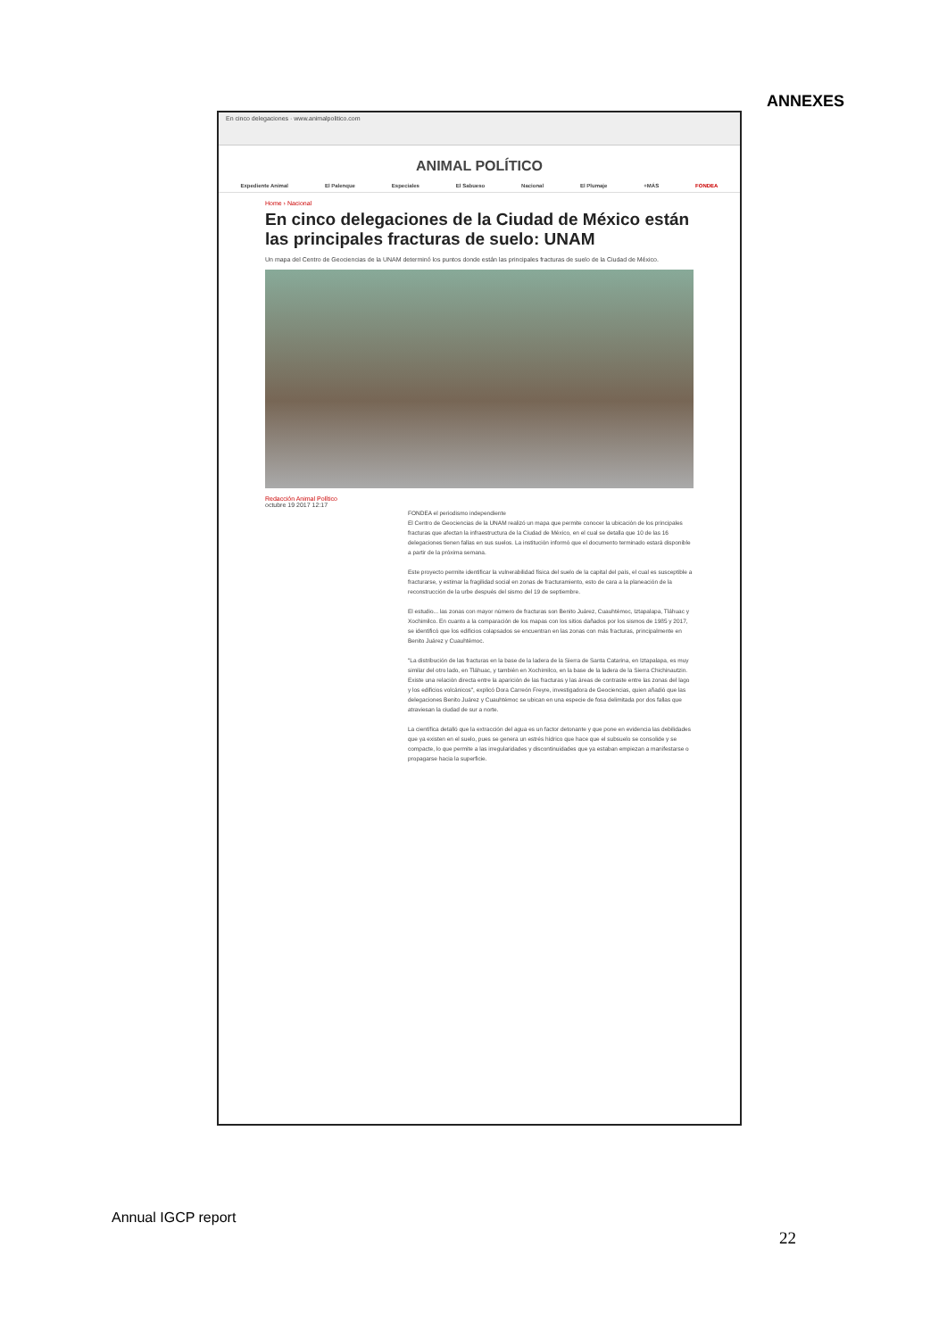ANNEXES
En cinco delegaciones · www.animalpolitico.com
ANIMAL POLÍTICO
Expediente Animal El Palenque Especiales El Sabueso Nacional El Plumaje +MÁS FONDEA
Home › Nacional
En cinco delegaciones de la Ciudad de México están las principales fracturas de suelo: UNAM
Un mapa del Centro de Geociencias de la UNAM determinó los puntos donde están las principales fracturas de suelo de la Ciudad de México.
Redacción Animal Político
octubre 19 2017 12:17
FONDEA el periodismo independiente
El Centro de Geociencias de la UNAM realizó un mapa que permite conocer la ubicación de los principales fracturas que afectan la infraestructura de la Ciudad de México, en el cual se detalla que 10 de las 16 delegaciones tienen fallas en sus suelos. La institución informó que el documento terminado estará disponible a partir de la próxima semana.
Este proyecto permite identificar la vulnerabilidad física del suelo de la capital del país, el cual es susceptible a fracturarse, y estimar la fragilidad social en zonas de fracturamiento, esto de cara a la planeación de la reconstrucción de la urbe después del sismo del 19 de septiembre.
El estudio... las zonas con mayor número de fracturas son Benito Juárez, Cuauhtémoc, Iztapalapa, Tláhuac y Xochimilco. En cuanto a la comparación de los mapas con los sitios dañados por los sismos de 1985 y 2017, se identificó que los edificios colapsados se encuentran en las zonas con más fracturas, principalmente en Benito Juárez y Cuauhtémoc.
"La distribución de las fracturas en la base de la ladera de la Sierra de Santa Catarina, en Iztapalapa, es muy similar del otro lado, en Tláhuac, y también en Xochimilco, en la base de la ladera de la Sierra Chichinautzin. Existe una relación directa entre la aparición de las fracturas y las áreas de contraste entre las zonas del lago y los edificios volcánicos", explicó Dora Carreón Freyre, investigadora de Geociencias, quien añadió que las delegaciones Benito Juárez y Cuauhtémoc se ubican en una especie de fosa delimitada por dos fallas que atraviesan la ciudad de sur a norte.
La científica detalló que la extracción del agua es un factor detonante y que pone en evidencia las debilidades que ya existen en el suelo, pues se genera un estrés hídrico que hace que el subsuelo se consolide y se compacte, lo que permite a las irregularidades y discontinuidades que ya estaban empiezan a manifestarse o propagarse hacia la superficie.
Annual IGCP report
22